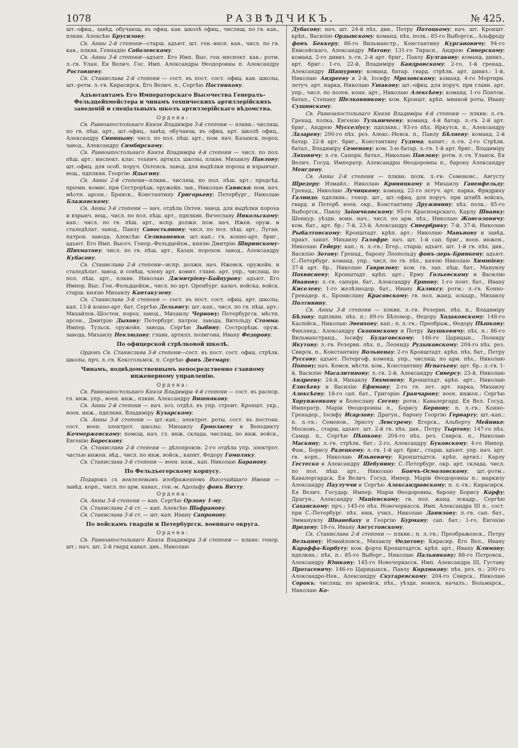1078 РАЗВѢДЧИКЪ. № 425.
шт.-офиц., завѣд. обучающ. въ офиц. кав. школѣ офиц., числящ. по гв. кав., плквн. Алексѣю Брусилову.
Св. Анны 2-й степени—старш. адъют. шт. ген.-инсп. кав., числ. по гв. кав., плквн. Геннадію Соболевскому.
Св. Анны 3-й степени—адъют. Его Имп. Выс. ген.-инспект. кав.: ротм. л.-гв. Улан. Ея Велич. Гос. Имп. Александры Ѳеодоровны п. Александру Ростовцеву.
Св. Станислава 2-й степени — сост. въ пост. сост. офиц. кав. школы, шт.-ротм. л.-гв. Кирасирск. Его Велич. п., Сергѣю Постникову.
Адъютантамъ Его Императорскаго Высочества Генералъ-Фельдцейхмейстера и чинамъ техническихъ артиллерійскихъ заведеній и спеціальныхъ школъ артиллерійскаго вѣдомства.
Ордена:
Св. Равноапостольнаго Князя Владиміра 3-й степени — плквн.: числящ. по гв. пѣш. арт., шт.-офиц., завѣд. обучающ. въ офиц. арт. школѣ офиц., Александру Синицыну; числ. по пол. пѣш. арт., пом. нач. Казанск. порох. завод., Александру Симбирскому.
Св. Равноапостольнаго Князя Владиміра 4-й степени — числ. по пол. пѣш. арт.: инспект. клас. технич. артилл. школы, плквн. Михаилу Павлову; шт.-офиц. для особ. поруч. Охтенск. завод. для выдѣлки пороха и взрывчат. вещ., пдплквн. Георгію Ядыгину.
Св. Анны 2-й степени—плквн., числящ. по пол. пѣш. арт.: предсѣд. пріемн. комис. при Сестрорѣцк. оружейн. зав., Николаю Сависко; пом. нач. мѣстн. арсен.: Брянск., Константину Григорьеву; Петербург., Николаю Блажовскому.
Св. Анны 3-й степени — нач. отдѣла Охтен. завод. для выдѣлки пороха и взрывч. вещ., числ. по пол. пѣш. арт., пдплквн. Вячеславу Никольскому; кап.: числ. по гв. пѣш. арт., испр. должн. пом. нач. Ижев. оруж. и сталедѣлат. завод., Павлу Савостьянову; числ. по пол. пѣш. арт., Луган. патрон. завода, Алексѣю Селиваненко; шт.-кап.: гв. конно-арт. бриг., адъют. Его Имп. Высоч. Генер.-Фельдцейхм., князю Дмитрію Ширинскому-Шихматову; числ. по гв. пѣш. арт., Казан. порохов. завод., Александру Кубасову.
Св. Станислава 2-й степени—испр. должн. нач. Ижевск. оружейн. и сталедѣлат. завод. и совѣщ. члену арт. комит. главн. арт. упр., числящ. по пол. пѣш. арт., плквн. Николаю Джмитріеву-Байцурову; адъют. Его Импер. Выс. Ген.-Фельдцейхм., числ. по арт. Оренбург. казач. войска, войск. старш. князю Михаилу Кантакузену.
Св. Станислава 3-й степени — сост. въ пост. сост. офиц. арт. школы, кап. 13-й конно-арт. бат. Сергѣю Дельвигу; шт.-кап., числ. по гв. пѣш. арт.: Михайлов.-Шостен. порох. завод., Михаилу Чернову; Петербургск. мѣстн. арсен., Дмитрію Дыхову; Петербург. патрон. завода, Витольду Стомма; Импер. Тульск. оружейн. завода, Сергѣю Зыбину; Сестрорѣцк. оруж. завода, Михаилу Неклюдову; главн. артилл. полигона, Ивану Федорову.
По офицерской стрѣлковой школѣ.
Орденъ Св. Станислава 3-й степени—сост. въ пост. сост. офиц. стрѣлк. школы, прч. л.-гв. Кексгольмск. п. Сергѣю фонъ Дитмару.
Чинамъ, подвѣдомственнымъ непосредственно главному инженерному управленію.
Ордена:
Св. Равноапостольнаго Князя Владиміра 4-й степени — сост. въ распор. гл. инж. упр., воен. инж., плквн. Александру Вишнякову.
Св. Анны 2-й степени — нач. хоз. отдѣл. въ упр. строит. Кроншт. укр., воен. инж., пдплквн. Владиміру Кухарскому.
Св. Анны 3-й степени — шт.-кап.: электрот. роты, сост. въ постоян. сост. воен. электрот. школы: Михаилу Ермолаеву и Венедикту Кочмержевскому; помощ. нач. гл. инж. склада, числящ. по инж. войск., Евгенію Борескову.
Св. Станислава 2-й степени — дѣлопроизв. 2-го отдѣла упр. электрот. частью инжен. вѣд., числ. по инж. войск., капит. Федору Гомоляку.
Св. Станислава 3-й степени — воен. инж., кап. Николаю Баранову.
По Фельдъегерскому корпусу.
Подарокъ съ вензелевымъ изображеніемъ Высочайшаго Имени — завѣд. корп., числ. по арм. кавал., ген.-м. Адольфу фонъ Витту.
Ордена:
Св. Анны 3-й степени — кап. Сергѣю Орлову 1-му.
Св. Станислава 2-й ст. — кап. Алексѣю Шафранову.
Св. Станислава 3-й ст. — шт.-кап. Ивану Сапронову.
По войскамъ гвардіи и Петербургск. военнаго округа.
Ордена:
Св. Равноапостольнаго Князя Владиміра 3-й степени — плквн: генер. шт.: нач. шт. 2-й гвард кавал. див., Николаю
Дубасову; нач. шт. 24-й пѣх. див., Петру Потоцкому; нач. шт. Кроншт. крѣп., Василію Ордынскому; команд. пѣх. полк.: 85-го Выборгск., Альфреду фонъ Беккеру; 86-го Вильманстр., Константину Кургановичу; 94-го Енисейскаго, Александру Матову; 131-го Тирасп., Андрею Сиверскому; команд. 2-го дивиз. л.-гв. 2-й арт. бриг., Павлу Булгакову; команд. дивиз., арт. бриг.: 1-го, 22-й, Владиміру Бандровскому; 2-го, 1-й гренад., Александру Шашурину; команд. батар. гвард. стрѣлк. арт. дивиз.: 1-й, Николаю Андрееву и 2-й, Іосифу Мрозовскому; команд. 4-го Мортирн. летуч. арт. парка, Николаю Ушакову; шт.-офиц. для поруч. при главн. арт. упр., числ. по полев. конн. арт., Николаю Алексѣеву; команд. 1-го Понтон. батал., Степану Шелковникову; ком. Кроншт. крѣп. минной роты, Ивану Сущинскому.
Св. Равноапостольнаго Князя Владиміра 4-й степени — плквн: л.-гв. Гренад. полка, Евгенію Тульничееву; команд. 4-й батар. л.-гв. 2-й арт. бриг., Андрею Мусселіусу; пдплквн.: 93-го пѣх. Иркутск. п., Александру Лазареву; 200-го пѣх. рез. Алекс.-Невск. п., Павлу Бѣляеву; команд. 2-й батар. 22-й арт. бриг., Константину Гудима; капит.: л.-гв. 2-го Стрѣлк. батал., Владиміру Семенову; ком. 3-ю батар. л.-гв. 1-й арт. бриг., Владиміру Ляховичу; л.-гв. Саперн. батал., Николаю Павлову; ротм. л.-гв. Уланск. Ея Велич. Госуд. Императр. Александры Ѳеодоровны п., барону Александру Менгдену.
Св. Анны 2-й степени — плквн: полк. л.-гв: Семеновс., Августу Шредеру; Измайл.: Николаю Криницкому и Михаилу Ганенфельду; Гренад., Николаю Лучицкому; команд. 22-го летуч. арт. парка, Фридриху Галиндо; пдплквн.: генер. шт., шт.-офиц. для поруч. при штабѣ войскъ, гвард. и Петерб. воен. окр., Константину Дружинину; пѣх. полк.: 85-го Выборгск., Павлу Заіончковскому; 95-го Красноярскаго, Карлу Шванку; Шенкур. уѣздн. воин. нач., числ. по арм. пѣх., Николаю Жонголовичу; ком. бат., арт. бр.: 7-й, 23-й, Александру Сивербрику; 7-й, 37-й, Николаю Рыбалтовскому; Кронштадт. крѣп. арт.: Николаю Маньнову и завѣд. практ. занят. Михаилу Галяфре; нач. шт. 1-й сап. бриг., воен. инжен., Николаю Гейеру; кап.: п. л.-гв.: Егер., старш. адъют. шт. 1-й гв. пѣх. див., Василію Зотову; Гренад., барону Леопольду фонъ-дерь-Бринкену; адъют. С.-Петербург. команд. упр., числ. по гв. пѣх., князю Николаю Химшіеву; 37-й арт. бр., Николаю Гаврилову; ком. гв. зап. пѣш. бат., Мануилу Похвисневу; Кронштадт. крѣп. арт.: Ерму Гольевскому и Василію Иванову; л.-гв. саперн. бат., Александру Ершову; 1-го понт. бат., Ивану Киселеву; 1-го желѣзнодор. бат., Ивану Каликсу; ротм.: л.-гв. Конно-Гренадер. п., Брониславу Красовскому; гв. пол. жанд. эскадр., Михаилу Полтинину.
Св. Анны 3-й степени — плквн. л.-гв. Резервн. пѣх. п., Владиміру Бѣлову; пдплквн. пѣх. п.: 89-го Бѣломор., Ѳедору Ходаковскому; 148-го Каспійск., Николаю Эвенхову; кап.: п. л.-гв.: Преображ., Ѳедору Пѣшкову; Финлянд.: Александру Скопинскому и Петру Заушкевичу; пѣх. п.: 86-го Вильманстранд., Іосифу Будаговскому; 146-го Царицын., Леониду Якутову; л.-гв. Резервн. пѣх. п., Леониду Рудыковскому; 204-го пѣх. рез. Свирск. п., Константину Вольненау; 2-го Кронштадт. крѣп. пѣх. бат., Петру Руссову; адъют. Петергоф. коменд. упр., числящ. по арм. пѣх., Николаю Попову; нач. Кемск. мѣстн. ком., Константину Игнатьеву; арт. бр.: л.-гв. 1-й, Василію Масалитинову; л.-гв. 2-й, Александру Сиверсу; 23-й, Николаю Андрееву; 24-й, Михаилу Тихменеву; Кронштадт. крѣп. арт.: Николаю Елисѣеву и Василію Ефимову; 2-го гв. лет. арт. парка, Михаилу Алексѣеву; 18-го сап. бат., Григорію Гранчарову; воен. инжен.: Сергѣю Хорунженкову и Болеславу Сегену; ротм.: Кавалергард. Ея Вел. Госуд. Императр. Маріи Ѳеодоровны п., Борису Бернову; п. л.-гв.: Конно-Гренадер., Іосифу Исарлову; Драгун., барону Георгію Герварту; шт.-кап.: п. л.-гв.: Семенов., Эрнсту Левстрему; Егерск., Альберту Мейнике; Московъ., старш. адъют. шт. 2-й гв. пѣх. див., Петру Тыртову; 147-го пѣх. Самар. п., Сергѣю Пѣшкову; 204-го пѣх. рез. Свирск. п., Николаю Маскину; л.-гв. стрѣлк. бат.: 2-го, Александру Буковскому; 4-го Импер. Фам., Борису Радецкому; л.-гв. 1-й арт. бриг., старш. адъют. упр. нач. арт. гв. корп., Николаю Ильневичу; Кронштадтск. крѣп. артил.: Карлу Гестеско и Александру Шебунину; С.-Петербург. окр. арт. склада, числ. по пол. пѣш. арт., Николаю Бончъ-Осмоловскому, шт.-ротм.: Кавалергардск. Ея Велич. Госуд. Импер. Маріи Ѳеодоровны п.: маркизу Александру Паулуччи и Сергѣю Александровскому; п. л.-гв.: Кирасирск. Ея Велич. Государ. Импер. Маріи Ѳеодоровны, барону Борису Корфу; Драгун., Александру Маціевскому; гв. пол. жанд. эскадр., Сергѣю Саханскому; прч.: 145-го пѣх. Новочеркасск. Имп. Александра III п., сост. при С.-Петербург. пѣх. юнк. учил., Николаю Данилову; л.-гв. сап. бат., Эммануилу Шванебаху и Георгію Бурману; сап. бат.: 1-го, Евгенію Вредену; 18-го, Ивану Августовскому.
Св. Станислава 2-й степени — плквн.: п. л.-гв.: Преображенск., Петру Вельцину; Измайловск., Михаилу Ѳедотову; Кирасир. Его Вел., Ивану Караффа-Корбуту; ком. форта Кронштадтск. крѣп. арт., Ивану Климову; пдплквн.: пѣх. п.: 85-го Выборг., Николаю Пальникову; 88-го Петровск., Александру Юшкову; 145-го Новочеркасск. Имп. Александра III, Густаву Протасевичу; 146-го Царицынск., Павлу Кордюкову; пѣх. рез. п.: 200-го Александро-Нев., Александру Скугаревскому; 204-го Свирск., Николаю Сорокъ; числящ. по армейск. пѣх., уѣздн. воинск. началъ.: Вольмарск., Николаю Ко-